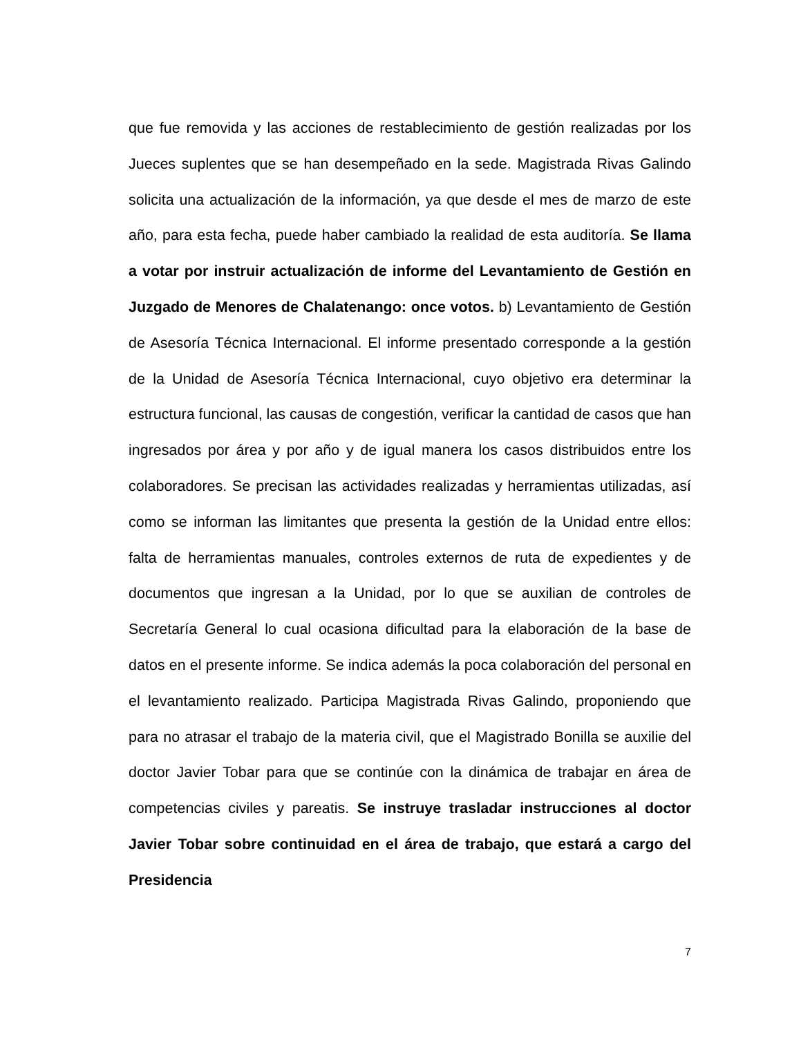que fue removida y las acciones de restablecimiento de gestión realizadas por los Jueces suplentes que se han desempeñado en la sede. Magistrada Rivas Galindo solicita una actualización de la información, ya que desde el mes de marzo de este año, para esta fecha, puede haber cambiado la realidad de esta auditoría. Se llama a votar por instruir actualización de informe del Levantamiento de Gestión en Juzgado de Menores de Chalatenango: once votos. b) Levantamiento de Gestión de Asesoría Técnica Internacional. El informe presentado corresponde a la gestión de la Unidad de Asesoría Técnica Internacional, cuyo objetivo era determinar la estructura funcional, las causas de congestión, verificar la cantidad de casos que han ingresados por área y por año y de igual manera los casos distribuidos entre los colaboradores. Se precisan las actividades realizadas y herramientas utilizadas, así como se informan las limitantes que presenta la gestión de la Unidad entre ellos: falta de herramientas manuales, controles externos de ruta de expedientes y de documentos que ingresan a la Unidad, por lo que se auxilian de controles de Secretaría General lo cual ocasiona dificultad para la elaboración de la base de datos en el presente informe. Se indica además la poca colaboración del personal en el levantamiento realizado. Participa Magistrada Rivas Galindo, proponiendo que para no atrasar el trabajo de la materia civil, que el Magistrado Bonilla se auxilie del doctor Javier Tobar para que se continúe con la dinámica de trabajar en área de competencias civiles y pareatis. Se instruye trasladar instrucciones al doctor Javier Tobar sobre continuidad en el área de trabajo, que estará a cargo del Presidencia
7